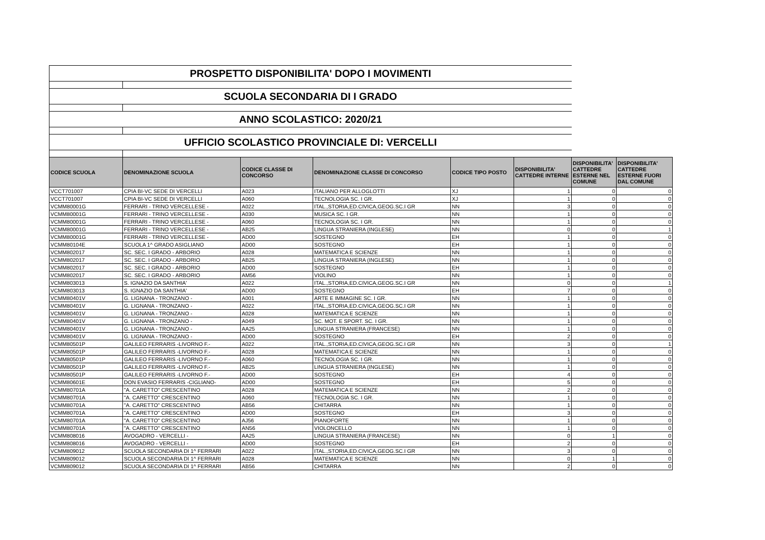| PROSPETTO DISPONIBILITA' DOPO I MOVIMENTI | | | | | | | |
| SCUOLA SECONDARIA DI I GRADO | | | | | | | |
| ANNO SCOLASTICO: 2020/21 | | | | | | | |
| UFFICIO SCOLASTICO PROVINCIALE DI: VERCELLI | | | | | | | |
| CODICE SCUOLA | DENOMINAZIONE SCUOLA | CODICE CLASSE DI CONCORSO | DENOMINAZIONE CLASSE DI CONCORSO | CODICE TIPO POSTO | DISPONIBILITA' CATTEDRE INTERNE | DISPONIBILITA' CATTEDRE ESTERNE NEL COMUNE | DISPONIBILITA' CATTEDRE ESTERNE FUORI DAL COMUNE |
| VCCT701007 | CPIA BI-VC SEDE DI VERCELLI | A023 | ITALIANO PER ALLOGLOTTI | XJ | 1 | 0 | 0 |
| VCCT701007 | CPIA BI-VC SEDE DI VERCELLI | A060 | TECNOLOGIA SC. I GR. | XJ | 1 | 0 | 0 |
| VCMM80001G | FERRARI - TRINO VERCELLESE - | A022 | ITAL.,STORIA,ED.CIVICA,GEOG.SC.I GR | NN | 3 | 0 | 0 |
| VCMM80001G | FERRARI - TRINO VERCELLESE - | A030 | MUSICA SC. I GR. | NN | 1 | 0 | 0 |
| VCMM80001G | FERRARI - TRINO VERCELLESE - | A060 | TECNOLOGIA SC. I GR. | NN | 1 | 0 | 0 |
| VCMM80001G | FERRARI - TRINO VERCELLESE - | AB25 | LINGUA STRANIERA (INGLESE) | NN | 0 | 0 | 1 |
| VCMM80001G | FERRARI - TRINO VERCELLESE - | AD00 | SOSTEGNO | EH | 1 | 0 | 0 |
| VCMM80104E | SCUOLA 1^ GRADO ASIGLIANO | AD00 | SOSTEGNO | EH | 1 | 0 | 0 |
| VCMM802017 | SC. SEC. I GRADO - ARBORIO | A028 | MATEMATICA E SCIENZE | NN | 1 | 0 | 0 |
| VCMM802017 | SC. SEC. I GRADO - ARBORIO | AB25 | LINGUA STRANIERA (INGLESE) | NN | 1 | 0 | 0 |
| VCMM802017 | SC. SEC. I GRADO - ARBORIO | AD00 | SOSTEGNO | EH | 1 | 0 | 0 |
| VCMM802017 | SC. SEC. I GRADO - ARBORIO | AM56 | VIOLINO | NN | 1 | 0 | 0 |
| VCMM803013 | S. IGNAZIO DA SANTHIA' | A022 | ITAL.,STORIA,ED.CIVICA,GEOG.SC.I GR | NN | 0 | 0 | 1 |
| VCMM803013 | S. IGNAZIO DA SANTHIA' | AD00 | SOSTEGNO | EH | 7 | 0 | 0 |
| VCMM80401V | G. LIGNANA - TRONZANO - | A001 | ARTE E IMMAGINE SC. I GR. | NN | 1 | 0 | 0 |
| VCMM80401V | G. LIGNANA - TRONZANO - | A022 | ITAL.,STORIA,ED.CIVICA,GEOG.SC.I GR | NN | 1 | 0 | 0 |
| VCMM80401V | G. LIGNANA - TRONZANO - | A028 | MATEMATICA E SCIENZE | NN | 1 | 0 | 0 |
| VCMM80401V | G. LIGNANA - TRONZANO - | A049 | SC. MOT. E SPORT. SC. I GR. | NN | 1 | 0 | 0 |
| VCMM80401V | G. LIGNANA - TRONZANO - | AA25 | LINGUA STRANIERA (FRANCESE) | NN | 1 | 0 | 0 |
| VCMM80401V | G. LIGNANA - TRONZANO - | AD00 | SOSTEGNO | EH | 2 | 0 | 0 |
| VCMM80501P | GALILEO FERRARIS -LIVORNO F.- | A022 | ITAL.,STORIA,ED.CIVICA,GEOG.SC.I GR | NN | 3 | 0 | 1 |
| VCMM80501P | GALILEO FERRARIS -LIVORNO F.- | A028 | MATEMATICA E SCIENZE | NN | 1 | 0 | 0 |
| VCMM80501P | GALILEO FERRARIS -LIVORNO F.- | A060 | TECNOLOGIA SC. I GR. | NN | 1 | 0 | 0 |
| VCMM80501P | GALILEO FERRARIS -LIVORNO F.- | AB25 | LINGUA STRANIERA (INGLESE) | NN | 1 | 0 | 0 |
| VCMM80501P | GALILEO FERRARIS -LIVORNO F.- | AD00 | SOSTEGNO | EH | 4 | 0 | 0 |
| VCMM80601E | DON EVASIO FERRARIS -CIGLIANO- | AD00 | SOSTEGNO | EH | 5 | 0 | 0 |
| VCMM80701A | "A. CARETTO" CRESCENTINO | A028 | MATEMATICA E SCIENZE | NN | 2 | 0 | 0 |
| VCMM80701A | "A. CARETTO" CRESCENTINO | A060 | TECNOLOGIA SC. I GR. | NN | 1 | 0 | 0 |
| VCMM80701A | "A. CARETTO" CRESCENTINO | AB56 | CHITARRA | NN | 1 | 0 | 0 |
| VCMM80701A | "A. CARETTO" CRESCENTINO | AD00 | SOSTEGNO | EH | 3 | 0 | 0 |
| VCMM80701A | "A. CARETTO" CRESCENTINO | AJ56 | PIANOFORTE | NN | 1 | 0 | 0 |
| VCMM80701A | "A. CARETTO" CRESCENTINO | AN56 | VIOLONCELLO | NN | 1 | 0 | 0 |
| VCMM808016 | AVOGADRO - VERCELLI - | AA25 | LINGUA STRANIERA (FRANCESE) | NN | 0 | 1 | 0 |
| VCMM808016 | AVOGADRO - VERCELLI - | AD00 | SOSTEGNO | EH | 2 | 0 | 0 |
| VCMM809012 | SCUOLA SECONDARIA DI 1^ FERRARI | A022 | ITAL.,STORIA,ED.CIVICA,GEOG.SC.I GR | NN | 3 | 0 | 0 |
| VCMM809012 | SCUOLA SECONDARIA DI 1^ FERRARI | A028 | MATEMATICA E SCIENZE | NN | 0 | 1 | 0 |
| VCMM809012 | SCUOLA SECONDARIA DI 1^ FERRARI | AB56 | CHITARRA | NN | 2 | 0 | 0 |